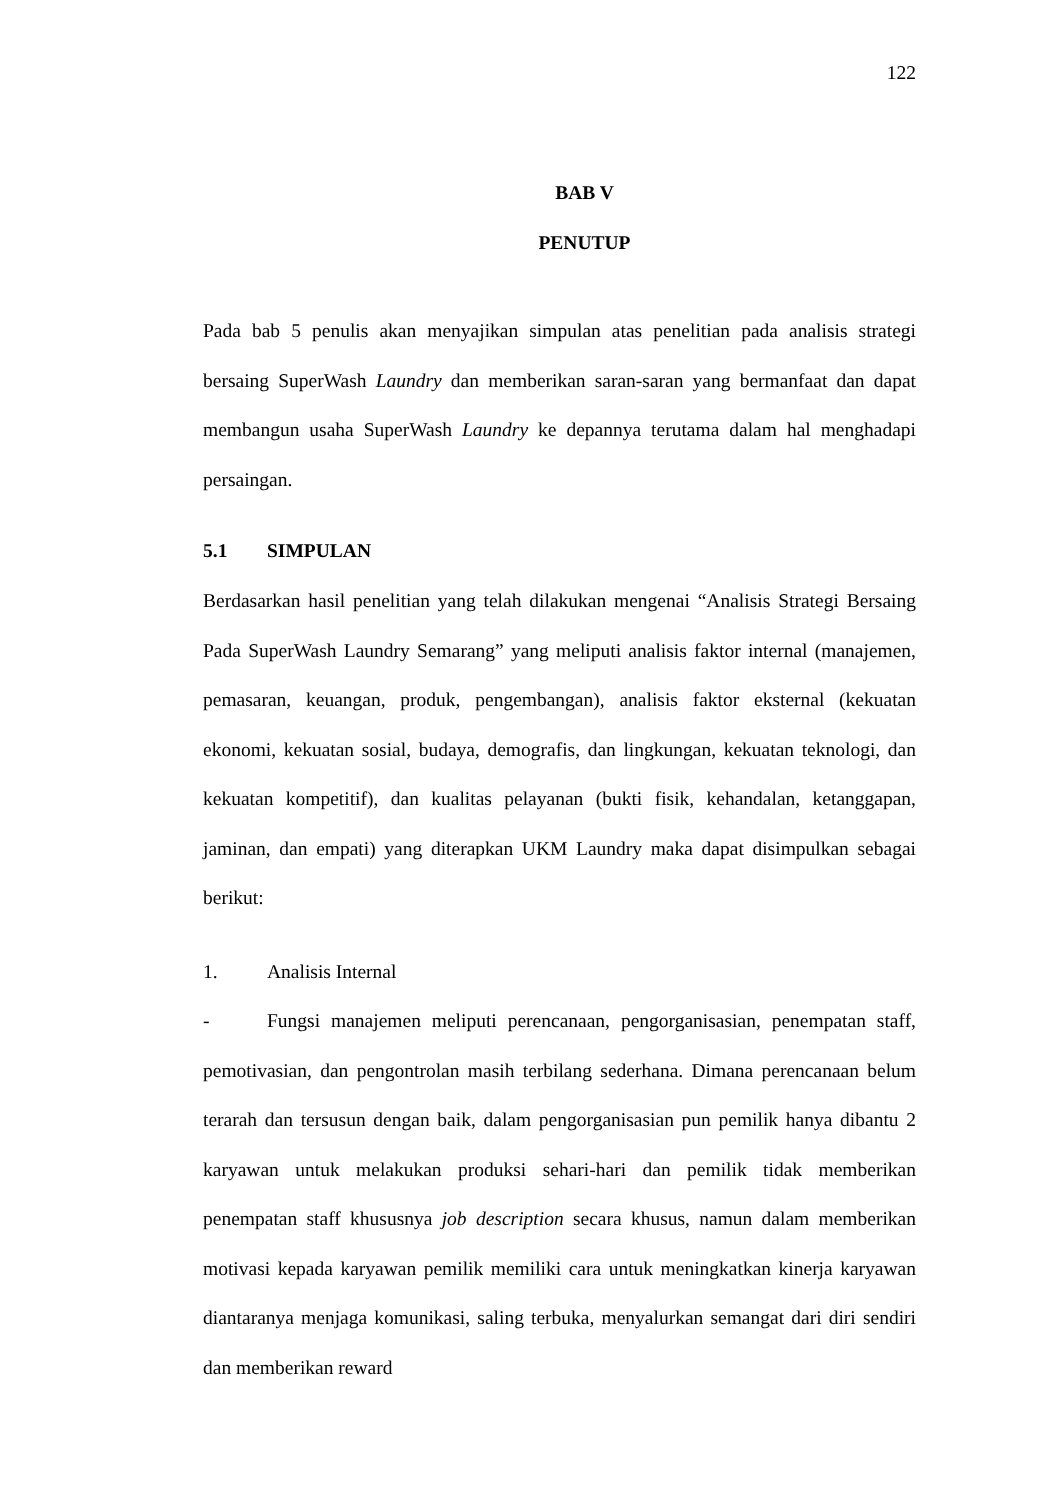122
BAB V
PENUTUP
Pada bab 5 penulis akan menyajikan simpulan atas penelitian pada analisis strategi bersaing SuperWash Laundry dan memberikan saran-saran yang bermanfaat dan dapat membangun usaha SuperWash Laundry ke depannya terutama dalam hal menghadapi persaingan.
5.1 SIMPULAN
Berdasarkan hasil penelitian yang telah dilakukan mengenai “Analisis Strategi Bersaing Pada SuperWash Laundry Semarang” yang meliputi analisis faktor internal (manajemen, pemasaran, keuangan, produk, pengembangan), analisis faktor eksternal (kekuatan ekonomi, kekuatan sosial, budaya, demografis, dan lingkungan, kekuatan teknologi, dan kekuatan kompetitif), dan kualitas pelayanan (bukti fisik, kehandalan, ketanggapan, jaminan, dan empati) yang diterapkan UKM Laundry maka dapat disimpulkan sebagai berikut:
1. Analisis Internal
- Fungsi manajemen meliputi perencanaan, pengorganisasian, penempatan staff, pemotivasian, dan pengontrolan masih terbilang sederhana. Dimana perencanaan belum terarah dan tersusun dengan baik, dalam pengorganisasian pun pemilik hanya dibantu 2 karyawan untuk melakukan produksi sehari-hari dan pemilik tidak memberikan penempatan staff khususnya job description secara khusus, namun dalam memberikan motivasi kepada karyawan pemilik memiliki cara untuk meningkatkan kinerja karyawan diantaranya menjaga komunikasi, saling terbuka, menyalurkan semangat dari diri sendiri dan memberikan reward